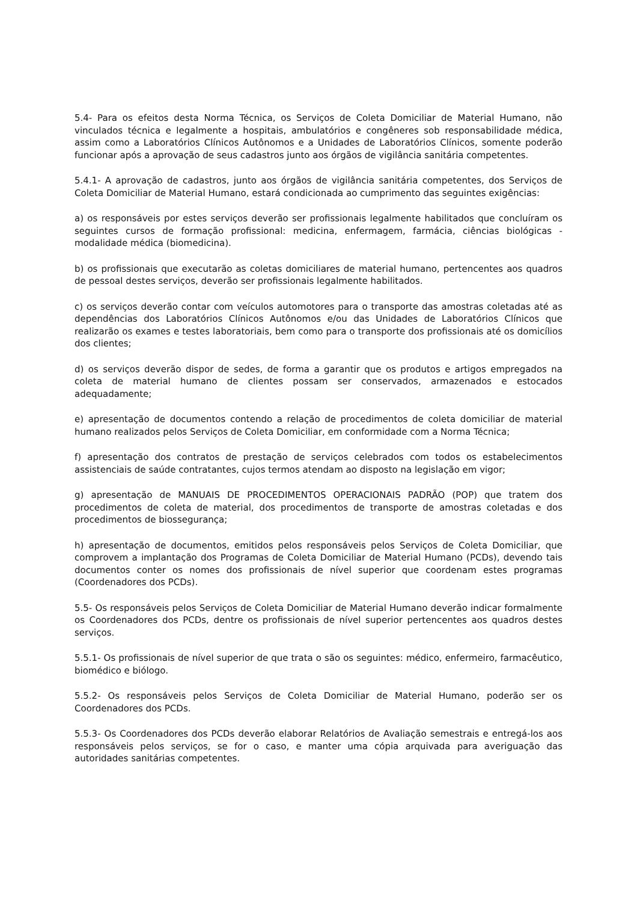5.4- Para os efeitos desta Norma Técnica, os Serviços de Coleta Domiciliar de Material Humano, não vinculados técnica e legalmente a hospitais, ambulatórios e congêneres sob responsabilidade médica, assim como a Laboratórios Clínicos Autônomos e a Unidades de Laboratórios Clínicos, somente poderão funcionar após a aprovação de seus cadastros junto aos órgãos de vigilância sanitária competentes.
5.4.1- A aprovação de cadastros, junto aos órgãos de vigilância sanitária competentes, dos Serviços de Coleta Domiciliar de Material Humano, estará condicionada ao cumprimento das seguintes exigências:
a) os responsáveis por estes serviços deverão ser profissionais legalmente habilitados que concluíram os seguintes cursos de formação profissional: medicina, enfermagem, farmácia, ciências biológicas - modalidade médica (biomedicina).
b) os profissionais que executarão as coletas domiciliares de material humano, pertencentes aos quadros de pessoal destes serviços, deverão ser profissionais legalmente habilitados.
c) os serviços deverão contar com veículos automotores para o transporte das amostras coletadas até as dependências dos Laboratórios Clínicos Autônomos e/ou das Unidades de Laboratórios Clínicos que realizarão os exames e testes laboratoriais, bem como para o transporte dos profissionais até os domicílios dos clientes;
d) os serviços deverão dispor de sedes, de forma a garantir que os produtos e artigos empregados na coleta de material humano de clientes possam ser conservados, armazenados e estocados adequadamente;
e) apresentação de documentos contendo a relação de procedimentos de coleta domiciliar de material humano realizados pelos Serviços de Coleta Domiciliar, em conformidade com a Norma Técnica;
f) apresentação dos contratos de prestação de serviços celebrados com todos os estabelecimentos assistenciais de saúde contratantes, cujos termos atendam ao disposto na legislação em vigor;
g) apresentação de MANUAIS DE PROCEDIMENTOS OPERACIONAIS PADRÃO (POP) que tratem dos procedimentos de coleta de material, dos procedimentos de transporte de amostras coletadas e dos procedimentos de biossegurança;
h) apresentação de documentos, emitidos pelos responsáveis pelos Serviços de Coleta Domiciliar, que comprovem a implantação dos Programas de Coleta Domiciliar de Material Humano (PCDs), devendo tais documentos conter os nomes dos profissionais de nível superior que coordenam estes programas (Coordenadores dos PCDs).
5.5- Os responsáveis pelos Serviços de Coleta Domiciliar de Material Humano deverão indicar formalmente os Coordenadores dos PCDs, dentre os profissionais de nível superior pertencentes aos quadros destes serviços.
5.5.1- Os profissionais de nível superior de que trata o são os seguintes: médico, enfermeiro, farmacêutico, biomédico e biólogo.
5.5.2- Os responsáveis pelos Serviços de Coleta Domiciliar de Material Humano, poderão ser os Coordenadores dos PCDs.
5.5.3- Os Coordenadores dos PCDs deverão elaborar Relatórios de Avaliação semestrais e entregá-los aos responsáveis pelos serviços, se for o caso, e manter uma cópia arquivada para averiguação das autoridades sanitárias competentes.